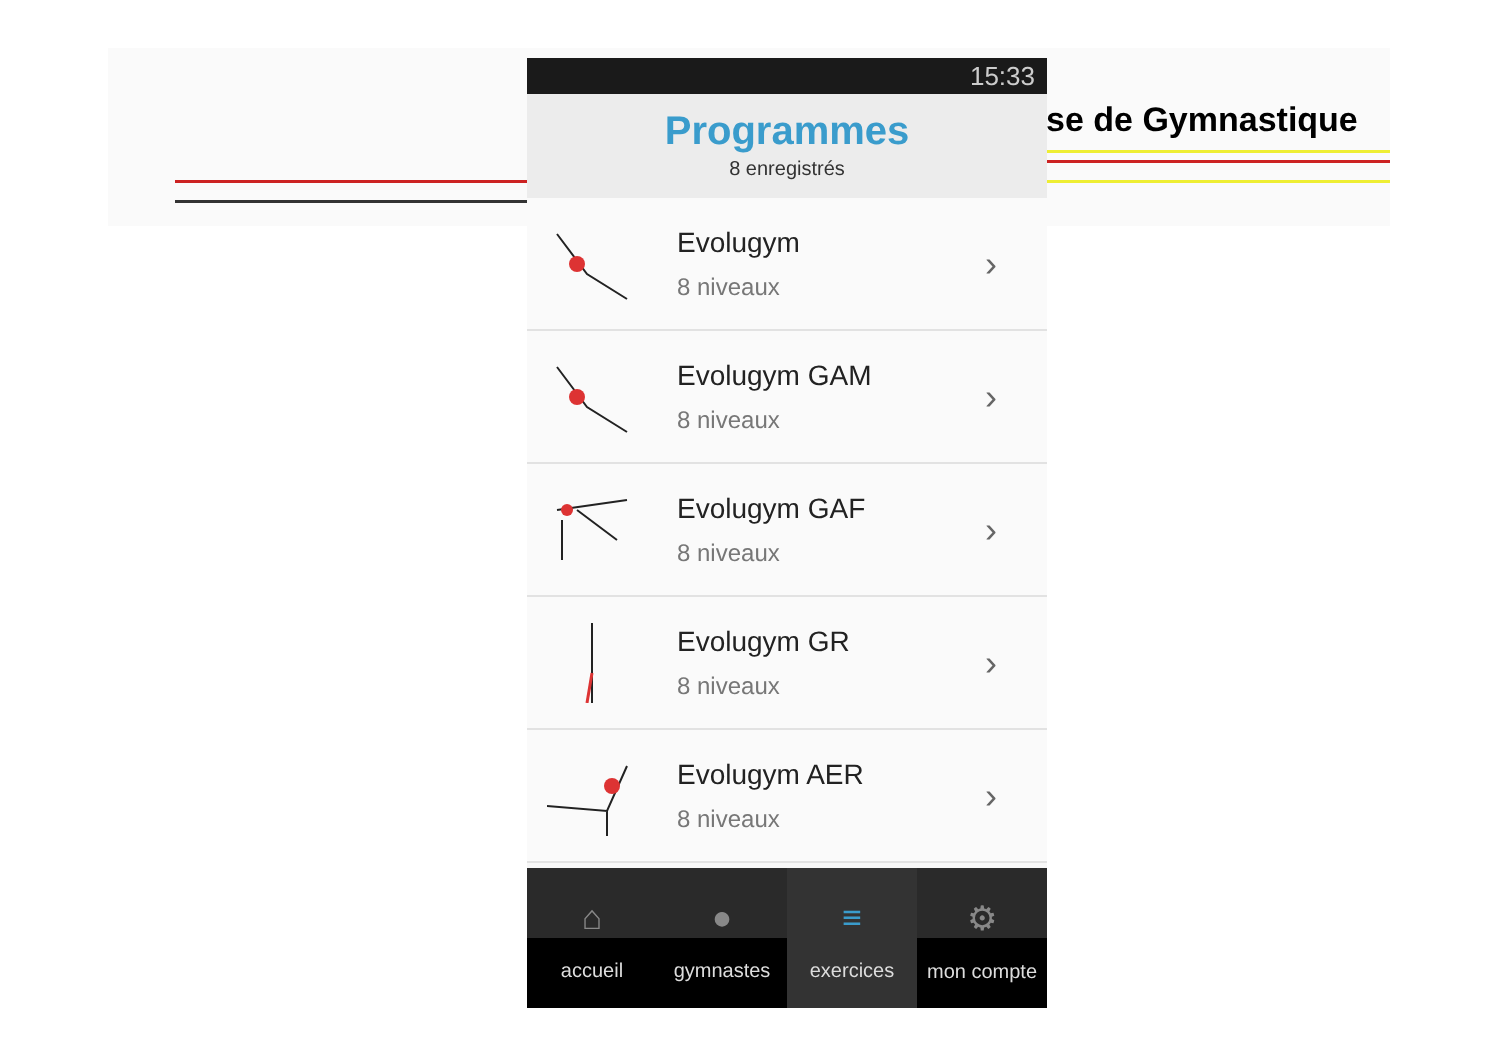se de Gymnastique
15:33
Programmes
8 enregistrés
Evolugym
8 niveaux
›
Evolugym GAM
8 niveaux
›
Evolugym GAF
8 niveaux
›
Evolugym GR
8 niveaux
›
Evolugym AER
8 niveaux
›
⌂
accueil
●
gymnastes
≡
exercices
⚙
mon compte